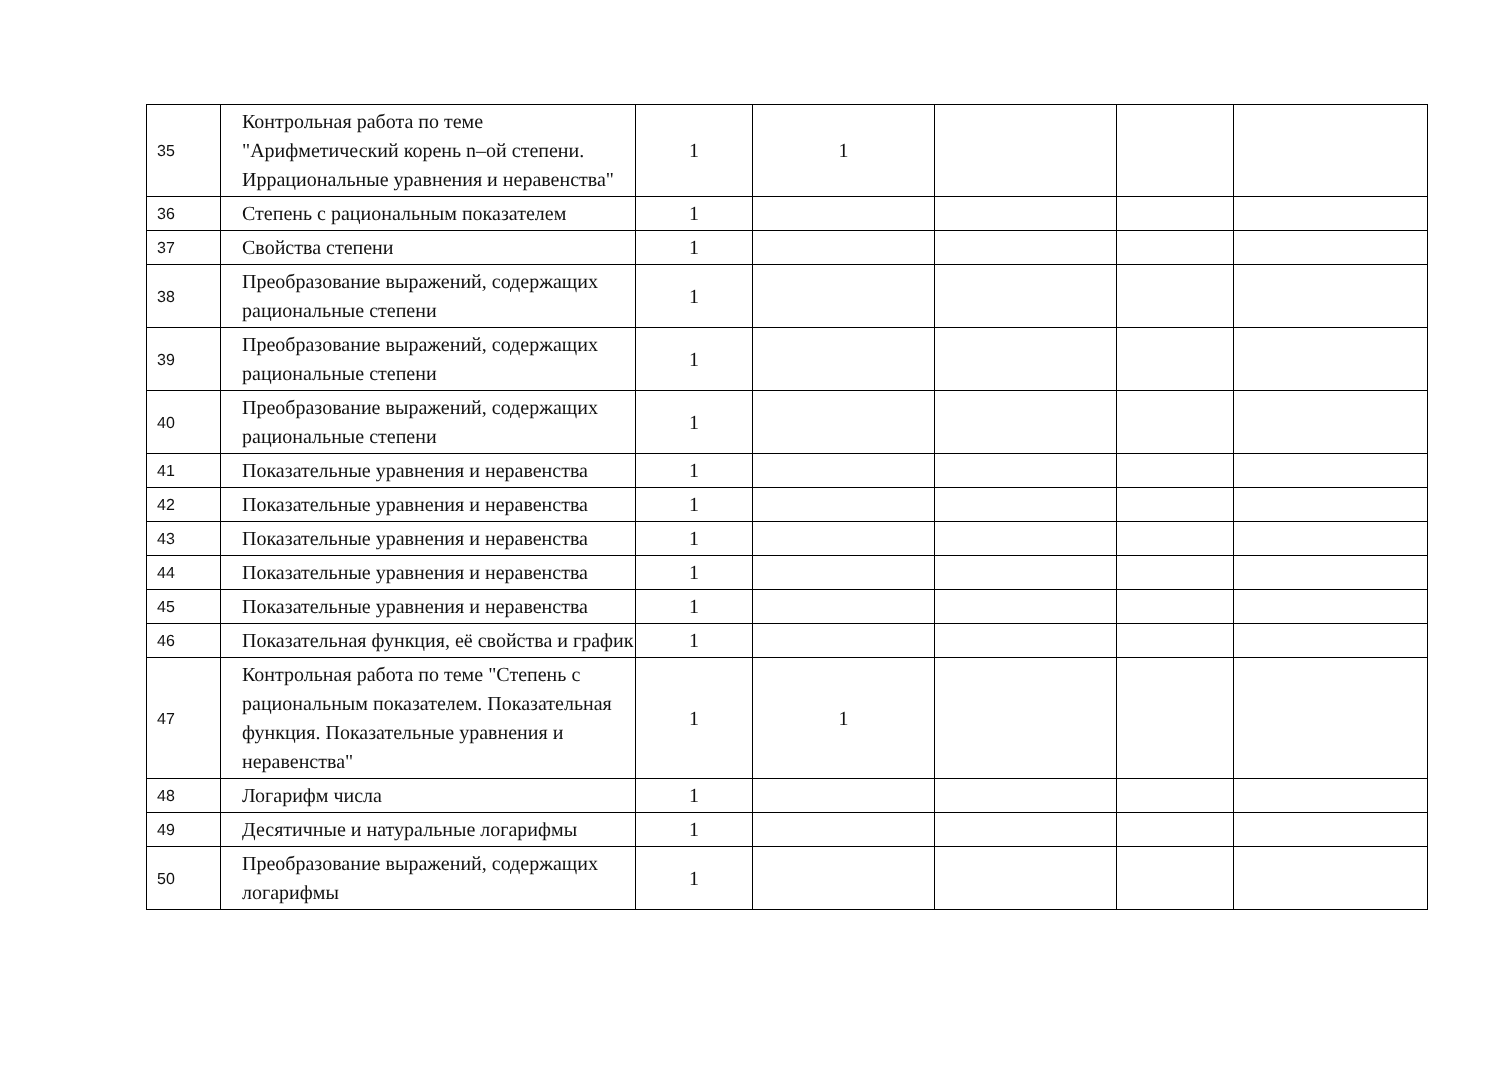| 35 | Контрольная работа по теме "Арифметический корень n–ой степени. Иррациональные уравнения и неравенства" | 1 | 1 | | | |
| 36 | Степень с рациональным показателем | 1 | | | | |
| 37 | Свойства степени | 1 | | | | |
| 38 | Преобразование выражений, содержащих рациональные степени | 1 | | | | |
| 39 | Преобразование выражений, содержащих рациональные степени | 1 | | | | |
| 40 | Преобразование выражений, содержащих рациональные степени | 1 | | | | |
| 41 | Показательные уравнения и неравенства | 1 | | | | |
| 42 | Показательные уравнения и неравенства | 1 | | | | |
| 43 | Показательные уравнения и неравенства | 1 | | | | |
| 44 | Показательные уравнения и неравенства | 1 | | | | |
| 45 | Показательные уравнения и неравенства | 1 | | | | |
| 46 | Показательная функция, её свойства и график | 1 | | | | |
| 47 | Контрольная работа по теме "Степень с рациональным показателем. Показательная функция. Показательные уравнения и неравенства" | 1 | 1 | | | |
| 48 | Логарифм числа | 1 | | | | |
| 49 | Десятичные и натуральные логарифмы | 1 | | | | |
| 50 | Преобразование выражений, содержащих логарифмы | 1 | | | | |